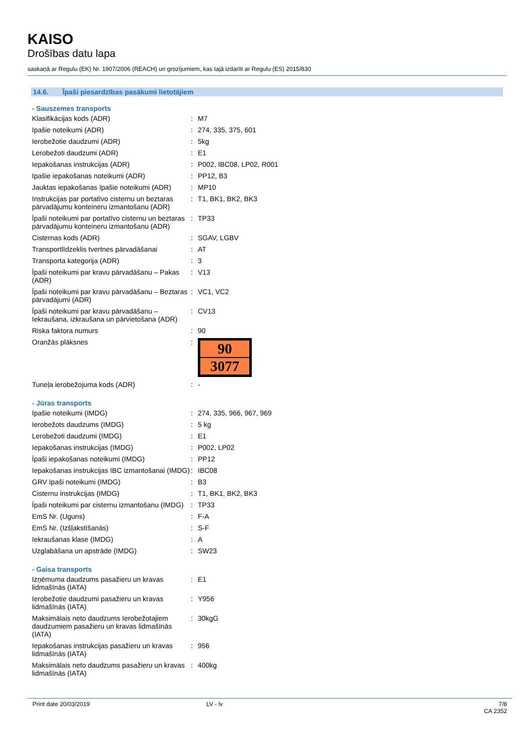KAISO
Drošības datu lapa
saskaņā ar Regulu (EK) Nr. 1907/2006 (REACH) un grozījumiem, kas tajā izdarīti ar Regulu (ES) 2015/830
14.6. Īpaši piesardzības pasākumi lietotājiem
- Sauszemes transports
| Klasifikācijas kods (ADR) | : | M7 |
| Ipašie noteikumi (ADR) | : | 274, 335, 375, 601 |
| Ierobežotie daudzumi (ADR) | : | 5kg |
| Lerobežoti daudzumi (ADR) | : | E1 |
| Iepakošanas instrukcijas (ADR) | : | P002, IBC08, LP02, R001 |
| Ipašie iepakošanas noteikumi (ADR) | : | PP12, B3 |
| Jauktas iepakošanas īpašie noteikumi (ADR) | : | MP10 |
| Instrukcijas par portatīvo cisternu un beztaras pārvadājumu konteineru izmantošanu (ADR) | : | T1, BK1, BK2, BK3 |
| Īpaši noteikumi par portatīvo cisternu un beztaras pārvadājumu konteineru izmantošanu (ADR) | : | TP33 |
| Cisternas kods (ADR) | : | SGAV, LGBV |
| Transportlīdzeklis tvertnes pārvadāšanai | : | AT |
| Transporta kategorija (ADR) | : | 3 |
| Īpaši noteikumi par kravu pārvadāšanu – Pakas (ADR) | : | V13 |
| Īpaši noteikumi par kravu pārvadāšanu – Beztaras pārvadājumi (ADR) | : | VC1, VC2 |
| Īpaši noteikumi par kravu pārvadāšanu – Iekraušana, izkraušana un pārvietošana (ADR) | : | CV13 |
| Riska faktora numurs | : | 90 |
| Oranžās plāksnes | : | 90 3077 |
| Tuneļa ierobežojuma kods (ADR) | : | - |
- Jūras transports
| Ipašie noteikumi (IMDG) | : | 274, 335, 966, 967, 969 |
| Ierobežots daudzums (IMDG) | : | 5 kg |
| Lerobežoti daudzumi (IMDG) | : | E1 |
| Iepakošanas instrukcijas (IMDG) | : | P002, LP02 |
| Īpaši iepakošanas noteikumi (IMDG) | : | PP12 |
| Iepakošanas instrukcijas IBC izmantošanai (IMDG) | : | IBC08 |
| GRV īpaši noteikumi (IMDG) | : | B3 |
| Cisternu instrukcijas (IMDG) | : | T1, BK1, BK2, BK3 |
| Īpaši noteikumi par cisternu izmantošanu (IMDG) | : | TP33 |
| EmS Nr. (Uguns) | : | F-A |
| EmS Nr. (Izšļakstīšanās) | : | S-F |
| Iekraušanas klase (IMDG) | : | A |
| Uzglabāšana un apstrāde (IMDG) | : | SW23 |
- Gaisa transports
| Izņēmuma daudzums pasažieru un kravas lidmašīnās (IATA) | : | E1 |
| Ierobežotie daudzumi pasažieru un kravas lidmašīnās (IATA) | : | Y956 |
| Maksimālais neto daudzums Ierobežotajiem daudzumiem pasažieru un kravas lidmašīnās (IATA) | : | 30kgG |
| Iepakošanas instrukcijas pasažieru un kravas lidmašīnās (IATA) | : | 956 |
| Maksimālais neto daudzums pasažieru un kravas lidmašīnās (IATA) | : | 400kg |
Print date 20/03/2019 LV - lv 7/8
CA 2352